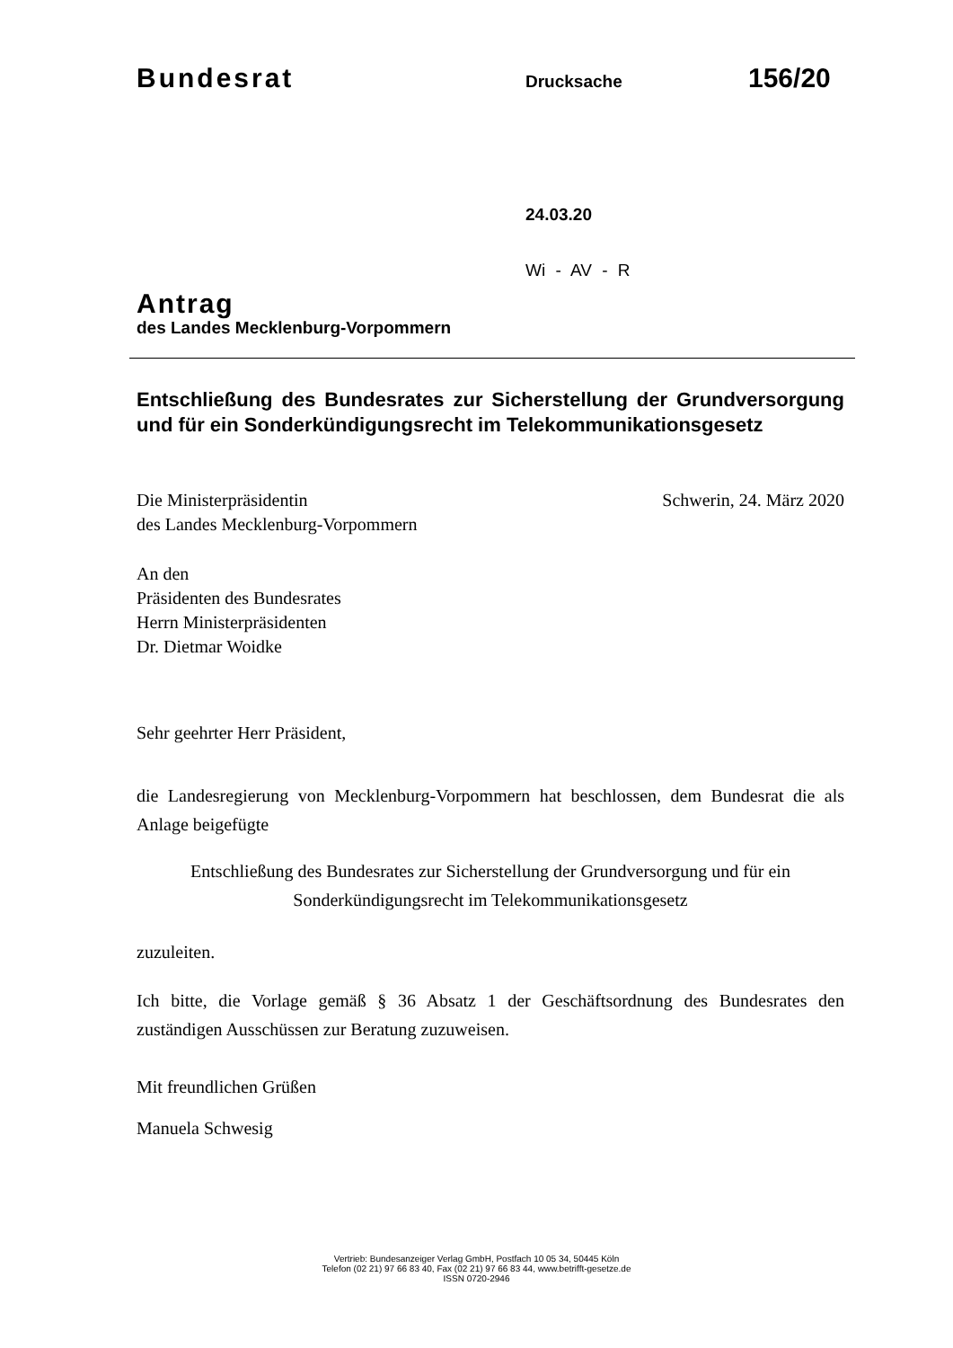Bundesrat
Drucksache
156/20
24.03.20
Wi - AV - R
Antrag
des Landes Mecklenburg-Vorpommern
Entschließung des Bundesrates zur Sicherstellung der Grundversorgung und für ein Sonderkündigungsrecht im Telekommunikationsgesetz
Die Ministerpräsidentin
des Landes Mecklenburg-Vorpommern
Schwerin, 24. März 2020
An den
Präsidenten des Bundesrates
Herrn Ministerpräsidenten
Dr. Dietmar Woidke
Sehr geehrter Herr Präsident,
die Landesregierung von Mecklenburg-Vorpommern hat beschlossen, dem Bundesrat die als Anlage beigefügte
Entschließung des Bundesrates zur Sicherstellung der Grundversorgung und für ein Sonderkündigungsrecht im Telekommunikationsgesetz
zuzuleiten.
Ich bitte, die Vorlage gemäß § 36 Absatz 1 der Geschäftsordnung des Bundesrates den zuständigen Ausschüssen zur Beratung zuzuweisen.
Mit freundlichen Grüßen
Manuela Schwesig
Vertrieb: Bundesanzeiger Verlag GmbH, Postfach 10 05 34, 50445 Köln
Telefon (02 21) 97 66 83 40, Fax (02 21) 97 66 83 44, www.betrifft-gesetze.de
ISSN 0720-2946